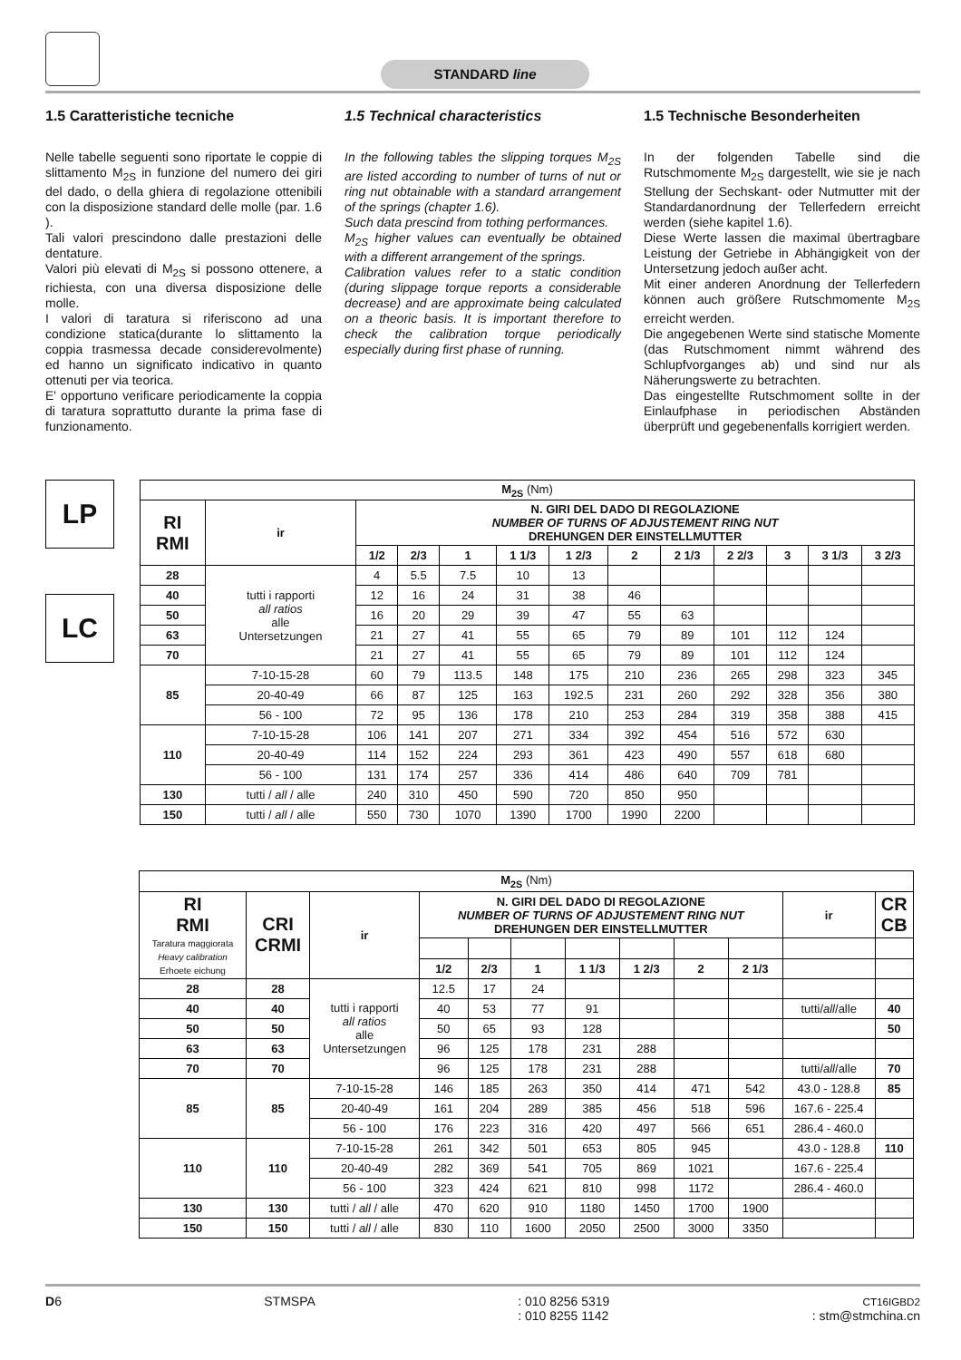STANDARD line
1.5 Caratteristiche tecniche
Nelle tabelle seguenti sono riportate le coppie di slittamento M<sub>2S</sub> in funzione del numero dei giri del dado, o della ghiera di regolazione ottenibili con la disposizione standard delle molle (par. 1.6 ).
Tali valori prescindono dalle prestazioni delle dentature.
Valori più elevati di M<sub>2S</sub> si possono ottenere, a richiesta, con una diversa disposizione delle molle.
I valori di taratura si riferiscono ad una condizione statica(durante lo slittamento la coppia trasmessa decade considerevolmente) ed hanno un significato indicativo in quanto ottenuti per via teorica.
E' opportuno verificare periodicamente la coppia di taratura soprattutto durante la prima fase di funzionamento.
1.5 Technical characteristics
In the following tables the slipping torques M<sub>2S</sub> are listed according to number of turns of nut or ring nut obtainable with a standard arrangement of the springs (chapter 1.6).
Such data prescind from tothing performances.
M<sub>2S</sub> higher values can eventually be obtained with a different arrangement of the springs.
Calibration values refer to a static condition (during slippage torque reports a considerable decrease) and are approximate being calculated on a theoric basis. It is important therefore to check the calibration torque periodically especially during first phase of running.
1.5 Technische Besonderheiten
In der folgenden Tabelle sind die Rutschmomente M<sub>2S</sub> dargestellt, wie sie je nach Stellung der Sechskant- oder Nutmutter mit der Standardanordnung der Tellerfedern erreicht werden (siehe kapitel 1.6).
Diese Werte lassen die maximal übertragbare Leistung der Getriebe in Abhängigkeit von der Untersetzung jedoch außer acht.
Mit einer anderen Anordnung der Tellerfedern können auch größere Rutschmomente M<sub>2S</sub> erreicht werden.
Die angegebenen Werte sind statische Momente (das Rutschmoment nimmt während des Schlupfvorganges ab) und sind nur als Näherungswerte zu betrachten.
Das eingestellte Rutschmoment sollte in der Einlaufphase in periodischen Abständen überprüft und gegebenenfalls korrigiert werden.
LP
LC
| M<sub>2S</sub> (Nm) | | | | | | | | | | | | |
| --- | --- | --- | --- | --- | --- | --- | --- | --- | --- | --- | --- | --- |
| RI RMI | ir | N. GIRI DEL DADO DI REGOLAZIONE NUMBER OF TURNS OF ADJUSTEMENT RING NUT DREHUNGEN DER EINSTELLMUTTER | | | | | | | | | | |
| | | 1/2 | 2/3 | 1 | 1 1/3 | 1 2/3 | 2 | 2 1/3 | 2 2/3 | 3 | 3 1/3 | 3 2/3 |
| 28 | tutti i rapporti all ratios alle Untersetzungen | 4 | 5.5 | 7.5 | 10 | 13 | | | | | | |
| 40 | | 12 | 16 | 24 | 31 | 38 | 46 | | | | | |
| 50 | | 16 | 20 | 29 | 39 | 47 | 55 | 63 | | | | |
| 63 | | 21 | 27 | 41 | 55 | 65 | 79 | 89 | 101 | 112 | 124 | |
| 70 | | 21 | 27 | 41 | 55 | 65 | 79 | 89 | 101 | 112 | 124 | |
| 85 | 7-10-15-28 | 60 | 79 | 113.5 | 148 | 175 | 210 | 236 | 265 | 298 | 323 | 345 |
| | 20-40-49 | 66 | 87 | 125 | 163 | 192.5 | 231 | 260 | 292 | 328 | 356 | 380 |
| | 56 - 100 | 72 | 95 | 136 | 178 | 210 | 253 | 284 | 319 | 358 | 388 | 415 |
| 110 | 7-10-15-28 | 106 | 141 | 207 | 271 | 334 | 392 | 454 | 516 | 572 | 630 | |
| | 20-40-49 | 114 | 152 | 224 | 293 | 361 | 423 | 490 | 557 | 618 | 680 | |
| | 56 - 100 | 131 | 174 | 257 | 336 | 414 | 486 | 640 | 709 | 781 | | |
| 130 | tutti / all / alle | 240 | 310 | 450 | 590 | 720 | 850 | 950 | | | | |
| 150 | tutti / all / alle | 550 | 730 | 1070 | 1390 | 1700 | 1990 | 2200 | | | | |
| M<sub>2S</sub> (Nm) | | | | | | | | | | | |
| --- | --- | --- | --- | --- | --- | --- | --- | --- | --- | --- | --- |
| RI RMI Taratura maggiorata Heavy calibration Erhoete eichung | CRI CRMI | ir | N. GIRI DEL DADO DI REGOLAZIONE NUMBER OF TURNS OF ADJUSTEMENT RING NUT DREHUNGEN DER EINSTELLMUTTER | | | | | | | ir | CR CB |
| | | | 1/2 | 2/3 | 1 | 1 1/3 | 1 2/3 | 2 | 2 1/3 | | |
| 28 | 28 | tutti i rapporti all ratios alle Untersetzungen | 12.5 | 17 | 24 | | | | | | |
| 40 | 40 | | 40 | 53 | 77 | 91 | | | | tutti/ all /alle | 40 |
| 50 | 50 | | 50 | 65 | 93 | 128 | | | | | 50 |
| 63 | 63 | | 96 | 125 | 178 | 231 | 288 | | | | |
| 70 | 70 | | 96 | 125 | 178 | 231 | 288 | | | tutti/ all /alle | 70 |
| 85 | 85 | 7-10-15-28 | 146 | 185 | 263 | 350 | 414 | 471 | 542 | 43.0 - 128.8 | 85 |
| | | 20-40-49 | 161 | 204 | 289 | 385 | 456 | 518 | 596 | 167.6 - 225.4 | |
| | | 56 - 100 | 176 | 223 | 316 | 420 | 497 | 566 | 651 | 286.4 - 460.0 | |
| 110 | 110 | 7-10-15-28 | 261 | 342 | 501 | 653 | 805 | 945 | | 43.0 - 128.8 | 110 |
| | | 20-40-49 | 282 | 369 | 541 | 705 | 869 | 1021 | | 167.6 - 225.4 | |
| | | 56 - 100 | 323 | 424 | 621 | 810 | 998 | 1172 | | 286.4 - 460.0 | |
| 130 | 130 | tutti / all / alle | 470 | 620 | 910 | 1180 | 1450 | 1700 | 1900 | | |
| 150 | 150 | tutti / all / alle | 830 | 110 | 1600 | 2050 | 2500 | 3000 | 3350 | | |
D6 STMSPA: 010 8256 5319
: 010 8255 1142 CT16IGBD2
: stm@stmchina.cn